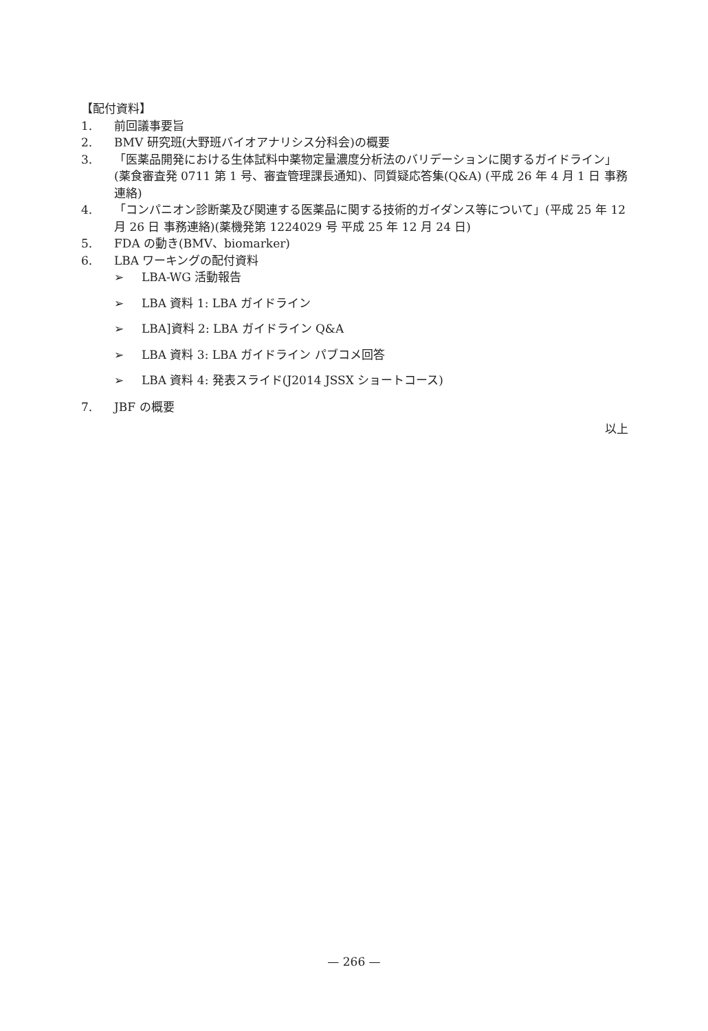【配付資料】
1. 前回議事要旨
2. BMV 研究班(大野班バイオアナリシス分科会)の概要
3. 「医薬品開発における生体試料中薬物定量濃度分析法のバリデーションに関するガイドライン」(薬食審査発 0711 第 1 号、審査管理課長通知)、同質疑応答集(Q&A) (平成 26 年 4 月 1 日 事務連絡)
4. 「コンパニオン診断薬及び関連する医薬品に関する技術的ガイダンス等について」(平成 25 年 12 月 26 日 事務連絡)(薬機発第 1224029 号 平成 25 年 12 月 24 日)
5. FDA の動き(BMV、biomarker)
6. LBA ワーキングの配付資料
➢ LBA-WG 活動報告
➢ LBA 資料 1: LBA ガイドライン
➢ LBA]資料 2: LBA ガイドライン Q&A
➢ LBA 資料 3: LBA ガイドライン パブコメ回答
➢ LBA 資料 4: 発表スライド(J2014 JSSX ショートコース)
7. JBF の概要
以上
— 266 —